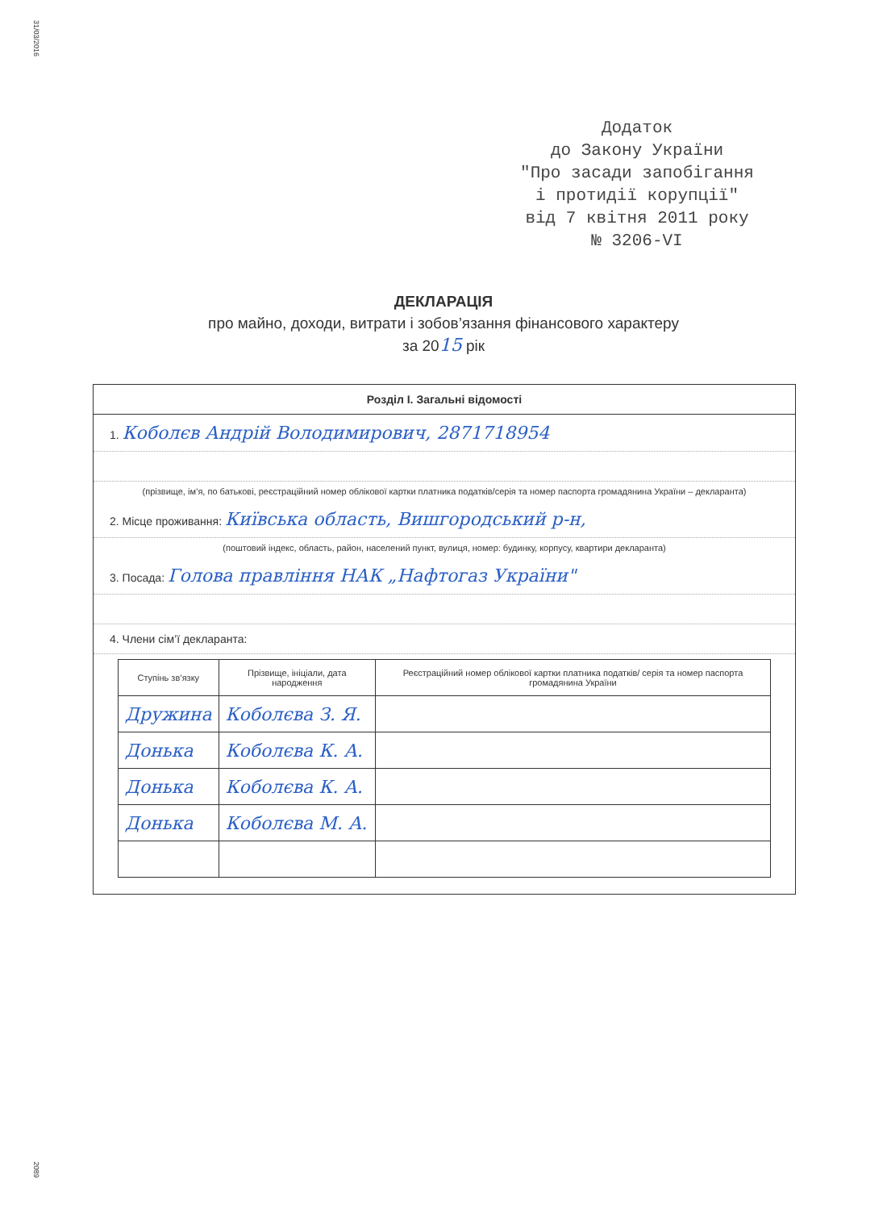31/03/2016
Додаток
до Закону України
"Про засади запобігання
і протидії корупції"
від 7 квітня 2011 року
№ 3206-VI
ДЕКЛАРАЦІЯ
про майно, доходи, витрати і зобов’язання фінансового характеру
за 2015 рік
Розділ І. Загальні відомості
1. Коболєв Андрій Володимирович, 2871718954
(прізвище, ім’я, по батькові, реєстраційний номер облікової картки платника податків/серія та номер паспорта громадянина України – декларанта)
2. Місце проживання: Київська область, Вишгородський р-н,
(поштовий індекс, область, район, населений пункт, вулиця, номер: будинку, корпусу, квартири декларанта)
3. Посада: Голова правління НАК „Нафтогаз України"
4. Члени сім’ї декларанта:
| Ступінь зв’язку | Прізвище, ініціали, дата народження | Реєстраційний номер облікової картки платника податків/ серія та номер паспорта громадянина України |
| --- | --- | --- |
| Дружина | Коболєва З. Я. | |
| Донька | Коболєва К. А. | |
| Донька | Коболєва К. А. | |
| Донька | Коболєва М. А. | |
2089